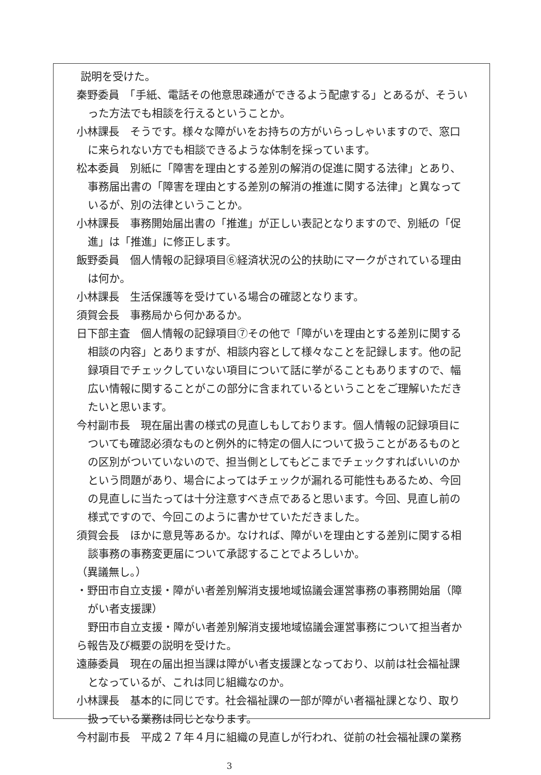説明を受けた。
秦野委員　「手紙、電話その他意思疎通ができるよう配慮する」とあるが、そういった方法でも相談を行えるということか。
小林課長　そうです。様々な障がいをお持ちの方がいらっしゃいますので、窓口に来られない方でも相談できるような体制を採っています。
松本委員　別紙に「障害を理由とする差別の解消の促進に関する法律」とあり、事務届出書の「障害を理由とする差別の解消の推進に関する法律」と異なっているが、別の法律ということか。
小林課長　事務開始届出書の「推進」が正しい表記となりますので、別紙の「促進」は「推進」に修正します。
飯野委員　個人情報の記録項目⑥経済状況の公的扶助にマークがされている理由は何か。
小林課長　生活保護等を受けている場合の確認となります。
須賀会長　事務局から何かあるか。
日下部主査　個人情報の記録項目⑦その他で「障がいを理由とする差別に関する相談の内容」とありますが、相談内容として様々なことを記録します。他の記録項目でチェックしていない項目について話に挙がることもありますので、幅広い情報に関することがこの部分に含まれているということをご理解いただきたいと思います。
今村副市長　現在届出書の様式の見直しもしております。個人情報の記録項目についても確認必須なものと例外的に特定の個人について扱うことがあるものとの区別がついていないので、担当側としてもどこまでチェックすればいいのかという問題があり、場合によってはチェックが漏れる可能性もあるため、今回の見直しに当たっては十分注意すべき点であると思います。今回、見直し前の様式ですので、今回このように書かせていただきました。
須賀会長　ほかに意見等あるか。なければ、障がいを理由とする差別に関する相談事務の事務変更届について承認することでよろしいか。
（異議無し。）
・野田市自立支援・障がい者差別解消支援地域協議会運営事務の事務開始届（障がい者支援課）
野田市自立支援・障がい者差別解消支援地域協議会運営事務について担当者から報告及び概要の説明を受けた。
遠藤委員　現在の届出担当課は障がい者支援課となっており、以前は社会福祉課となっているが、これは同じ組織なのか。
小林課長　基本的に同じです。社会福祉課の一部が障がい者福祉課となり、取り扱っている業務は同じとなります。
今村副市長　平成２７年４月に組織の見直しが行われ、従前の社会福祉課の業務
3